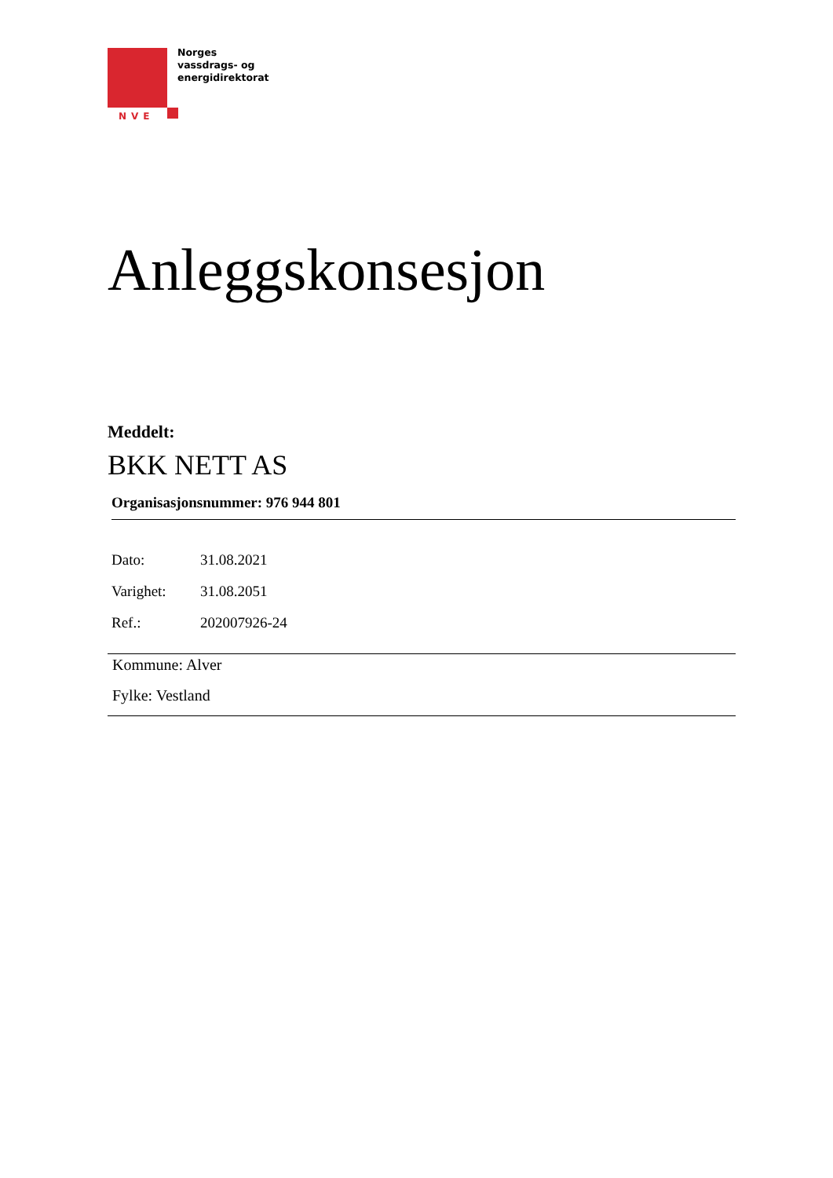NVE
Norges
vassdrags- og
energidirektorat
Anleggskonsesjon
Meddelt:
BKK NETT AS
Organisasjonsnummer: 976 944 801
| Dato: | 31.08.2021 |
| Varighet: | 31.08.2051 |
| Ref.: | 202007926-24 |
Kommune: Alver
Fylke: Vestland